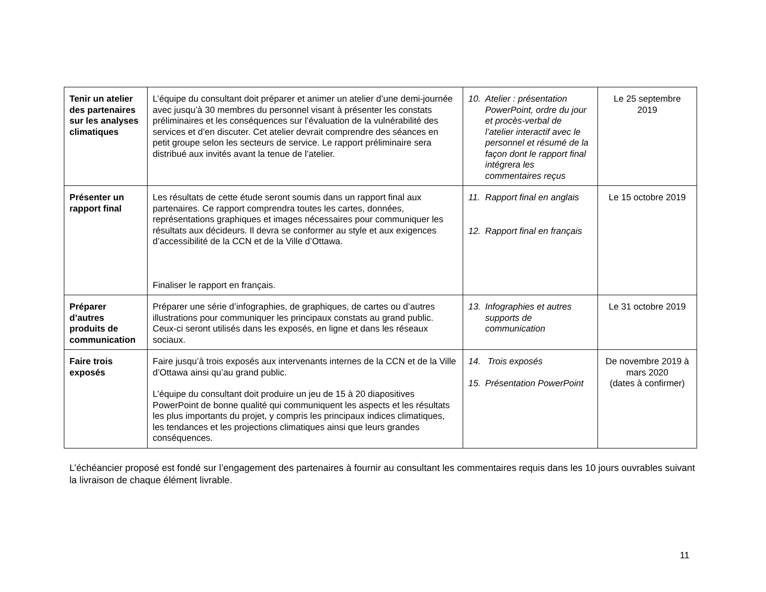| Tenir un atelier des partenaires sur les analyses climatiques | L’équipe du consultant doit préparer et animer un atelier d’une demi-journée avec jusqu’à 30 membres du personnel visant à présenter les constats préliminaires et les conséquences sur l’évaluation de la vulnérabilité des services et d’en discuter. Cet atelier devrait comprendre des séances en petit groupe selon les secteurs de service. Le rapport préliminaire sera distribué aux invités avant la tenue de l’atelier. | 10. Atelier : présentation PowerPoint, ordre du jour et procès-verbal de l’atelier interactif avec le personnel et résumé de la façon dont le rapport final intégrera les commentaires reçus | Le 25 septembre 2019 |
| Présenter un rapport final | Les résultats de cette étude seront soumis dans un rapport final aux partenaires. Ce rapport comprendra toutes les cartes, données, représentations graphiques et images nécessaires pour communiquer les résultats aux décideurs. Il devra se conformer au style et aux exigences d’accessibilité de la CCN et de la Ville d’Ottawa. Finaliser le rapport en français. | 11. Rapport final en anglais 12. Rapport final en français | Le 15 octobre 2019 |
| Préparer d’autres produits de communication | Préparer une série d’infographies, de graphiques, de cartes ou d’autres illustrations pour communiquer les principaux constats au grand public. Ceux-ci seront utilisés dans les exposés, en ligne et dans les réseaux sociaux. | 13. Infographies et autres supports de communication | Le 31 octobre 2019 |
| Faire trois exposés | Faire jusqu’à trois exposés aux intervenants internes de la CCN et de la Ville d’Ottawa ainsi qu’au grand public. L’équipe du consultant doit produire un jeu de 15 à 20 diapositives PowerPoint de bonne qualité qui communiquent les aspects et les résultats les plus importants du projet, y compris les principaux indices climatiques, les tendances et les projections climatiques ainsi que leurs grandes conséquences. | 14. Trois exposés 15. Présentation PowerPoint | De novembre 2019 à mars 2020 (dates à confirmer) |
L’échéancier proposé est fondé sur l’engagement des partenaires à fournir au consultant les commentaires requis dans les 10 jours ouvrables suivant la livraison de chaque élément livrable.
11